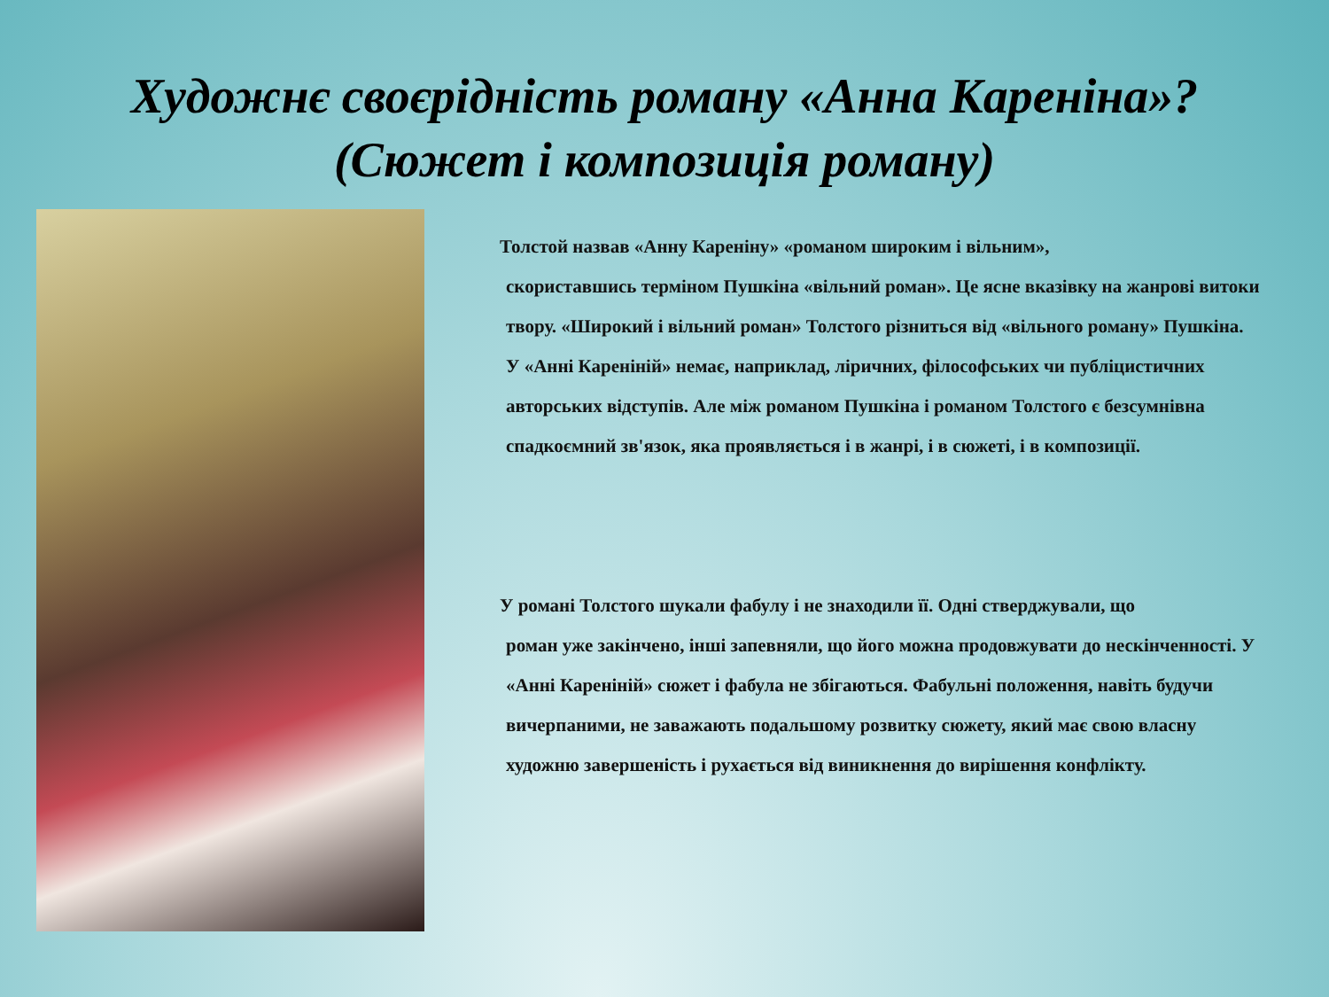Художнє своєрідність роману «Анна Кареніна»?
(Сюжет і композиція роману)
Толстой назвав «Анну Кареніну» «романом широким і вільним»,
скориставшись терміном Пушкіна «вільний роман». Це ясне вказівку на жанрові витоки твору. «Широкий і вільний роман» Толстого різниться від «вільного роману» Пушкіна. У «Анні Кареніній» немає, наприклад, ліричних, філософських чи публіцистичних авторських відступів. Але між романом Пушкіна і романом Толстого є безсумнівна спадкоємний зв'язок, яка проявляється і в жанрі, і в сюжеті, і в композиції.
У романі Толстого шукали фабулу і не знаходили її. Одні стверджували, що
роман уже закінчено, інші запевняли, що його можна продовжувати до нескінченності. У «Анні Кареніній» сюжет і фабула не збігаються. Фабульні положення, навіть будучи вичерпаними, не заважають подальшому розвитку сюжету, який має свою власну художню завершеність і рухається від виникнення до вирішення конфлікту.